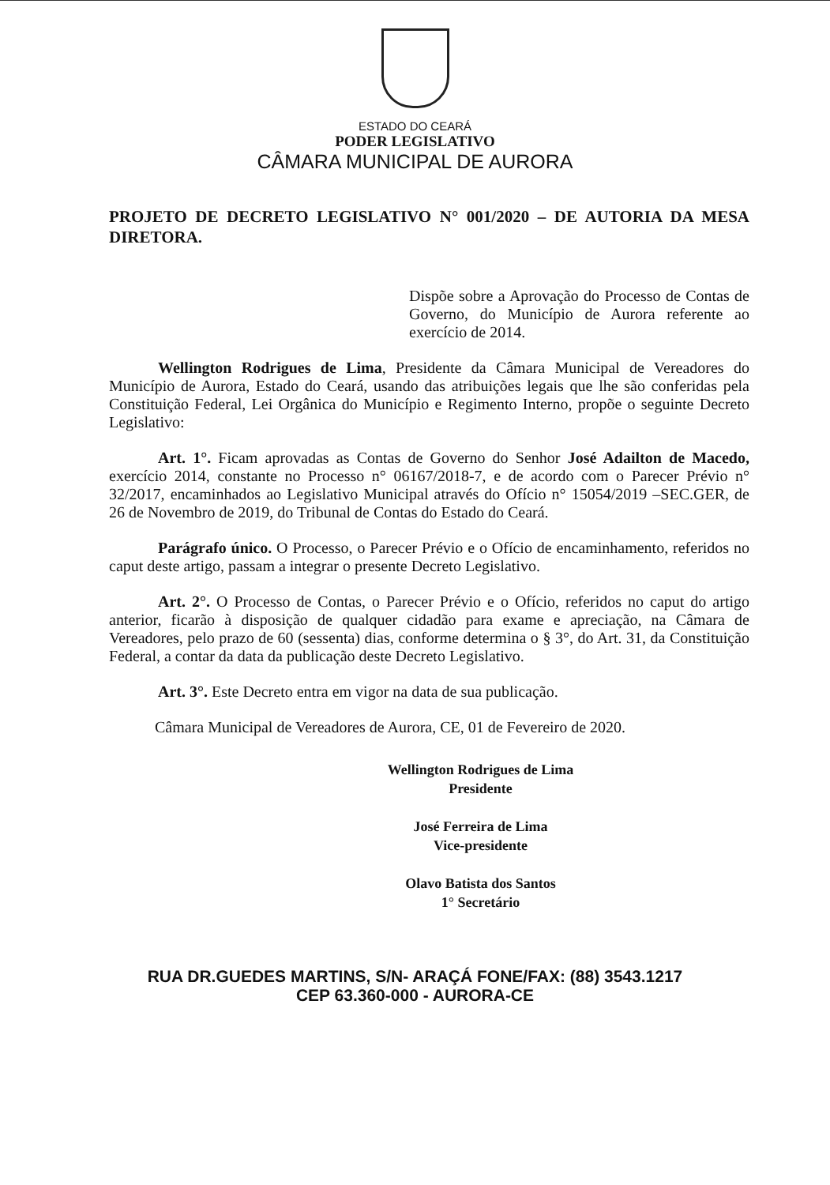ESTADO DO CEARÁ
PODER LEGISLATIVO
CÂMARA MUNICIPAL DE AURORA
PROJETO DE DECRETO LEGISLATIVO N° 001/2020 – DE AUTORIA DA MESA DIRETORA.
Dispõe sobre a Aprovação do Processo de Contas de Governo, do Município de Aurora referente ao exercício de 2014.
Wellington Rodrigues de Lima, Presidente da Câmara Municipal de Vereadores do Município de Aurora, Estado do Ceará, usando das atribuições legais que lhe são conferidas pela Constituição Federal, Lei Orgânica do Município e Regimento Interno, propõe o seguinte Decreto Legislativo:
Art. 1°. Ficam aprovadas as Contas de Governo do Senhor José Adailton de Macedo, exercício 2014, constante no Processo n° 06167/2018-7, e de acordo com o Parecer Prévio n° 32/2017, encaminhados ao Legislativo Municipal através do Ofício n° 15054/2019 –SEC.GER, de 26 de Novembro de 2019, do Tribunal de Contas do Estado do Ceará.
Parágrafo único. O Processo, o Parecer Prévio e o Ofício de encaminhamento, referidos no caput deste artigo, passam a integrar o presente Decreto Legislativo.
Art. 2°. O Processo de Contas, o Parecer Prévio e o Ofício, referidos no caput do artigo anterior, ficarão à disposição de qualquer cidadão para exame e apreciação, na Câmara de Vereadores, pelo prazo de 60 (sessenta) dias, conforme determina o § 3°, do Art. 31, da Constituição Federal, a contar da data da publicação deste Decreto Legislativo.
Art. 3°. Este Decreto entra em vigor na data de sua publicação.
Câmara Municipal de Vereadores de Aurora, CE, 01 de Fevereiro de 2020.
Wellington Rodrigues de Lima
Presidente
José Ferreira de Lima
Vice-presidente
Olavo Batista dos Santos
1° Secretário
RUA DR.GUEDES MARTINS, S/N- ARAÇÁ FONE/FAX: (88) 3543.1217
CEP 63.360-000 - AURORA-CE